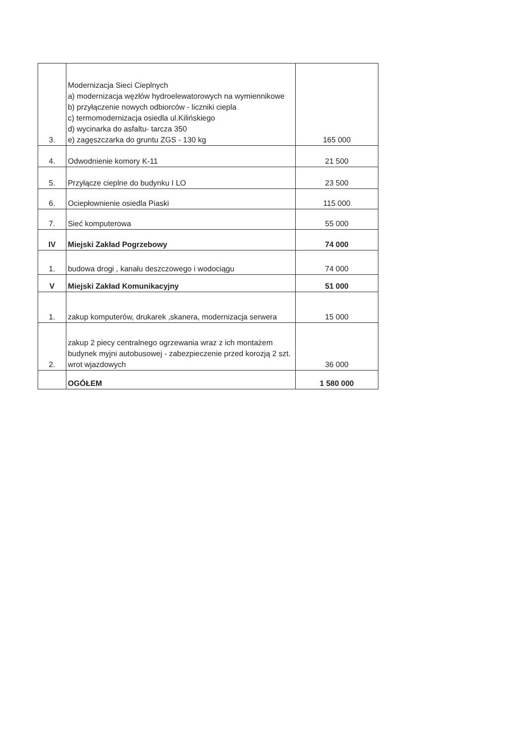| 3. | Modernizacja Sieci Cieplnych a) modernizacja węzłów hydroelewatorowych na wymiennikowe b) przyłączenie nowych odbiorców - liczniki ciepla c) termomodernizacja osiedla ul.Kilińskiego d) wycinarka do asfaltu- tarcza 350 e) zagęszczarka do gruntu ZGS - 130 kg | 165 000 |
| 4. | Odwodnienie komory K-11 | 21 500 |
| 5. | Przyłącze cieplne do budynku I LO | 23 500 |
| 6. | Ociepłownienie osiedla Piaski | 115 000 |
| 7. | Sieć komputerowa | 55 000 |
| IV | Miejski Zakład Pogrzebowy | 74 000 |
| 1. | budowa drogi , kanału deszczowego i wodociągu | 74 000 |
| V | Miejski Zakład Komunikacyjny | 51 000 |
| 1. | zakup komputerów, drukarek ,skanera, modernizacja serwera | 15 000 |
| 2. | zakup 2 piecy centralnego ogrzewania wraz z ich montażem budynek myjni autobusowej - zabezpieczenie przed korozją 2 szt. wrot wjazdowych | 36 000 |
| | OGÓŁEM | 1 580 000 |